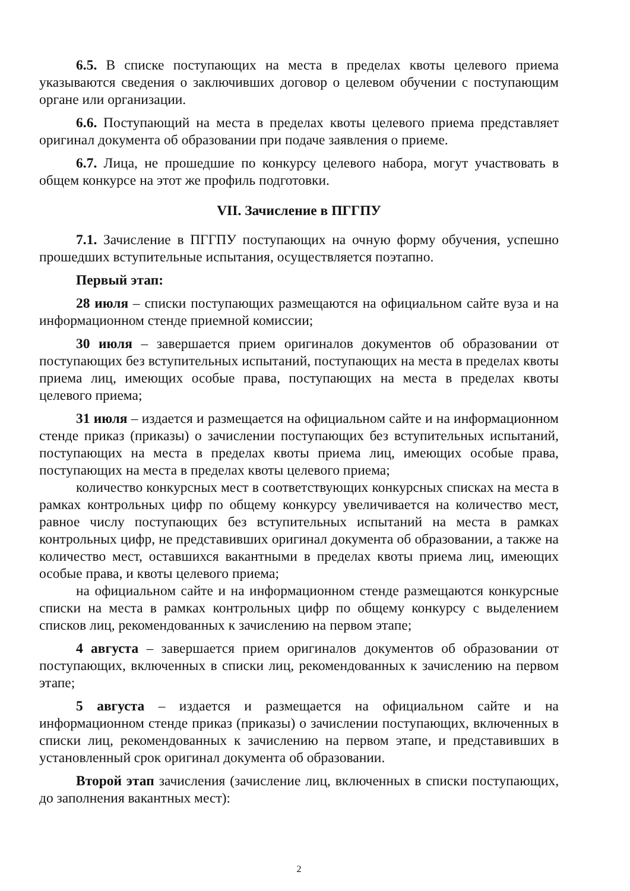6.5. В списке поступающих на места в пределах квоты целевого приема указываются сведения о заключивших договор о целевом обучении с поступающим органе или организации.
6.6. Поступающий на места в пределах квоты целевого приема представляет оригинал документа об образовании при подаче заявления о приеме.
6.7. Лица, не прошедшие по конкурсу целевого набора, могут участвовать в общем конкурсе на этот же профиль подготовки.
VII. Зачисление в ПГГПУ
7.1. Зачисление в ПГГПУ поступающих на очную форму обучения, успешно прошедших вступительные испытания, осуществляется поэтапно.
Первый этап:
28 июля – списки поступающих размещаются на официальном сайте вуза и на информационном стенде приемной комиссии;
30 июля – завершается прием оригиналов документов об образовании от поступающих без вступительных испытаний, поступающих на места в пределах квоты приема лиц, имеющих особые права, поступающих на места в пределах квоты целевого приема;
31 июля – издается и размещается на официальном сайте и на информационном стенде приказ (приказы) о зачислении поступающих без вступительных испытаний, поступающих на места в пределах квоты приема лиц, имеющих особые права, поступающих на места в пределах квоты целевого приема;
количество конкурсных мест в соответствующих конкурсных списках на места в рамках контрольных цифр по общему конкурсу увеличивается на количество мест, равное числу поступающих без вступительных испытаний на места в рамках контрольных цифр, не представивших оригинал документа об образовании, а также на количество мест, оставшихся вакантными в пределах квоты приема лиц, имеющих особые права, и квоты целевого приема;
на официальном сайте и на информационном стенде размещаются конкурсные списки на места в рамках контрольных цифр по общему конкурсу с выделением списков лиц, рекомендованных к зачислению на первом этапе;
4 августа – завершается прием оригиналов документов об образовании от поступающих, включенных в списки лиц, рекомендованных к зачислению на первом этапе;
5 августа – издается и размещается на официальном сайте и на информационном стенде приказ (приказы) о зачислении поступающих, включенных в списки лиц, рекомендованных к зачислению на первом этапе, и представивших в установленный срок оригинал документа об образовании.
Второй этап зачисления (зачисление лиц, включенных в списки поступающих, до заполнения вакантных мест):
2